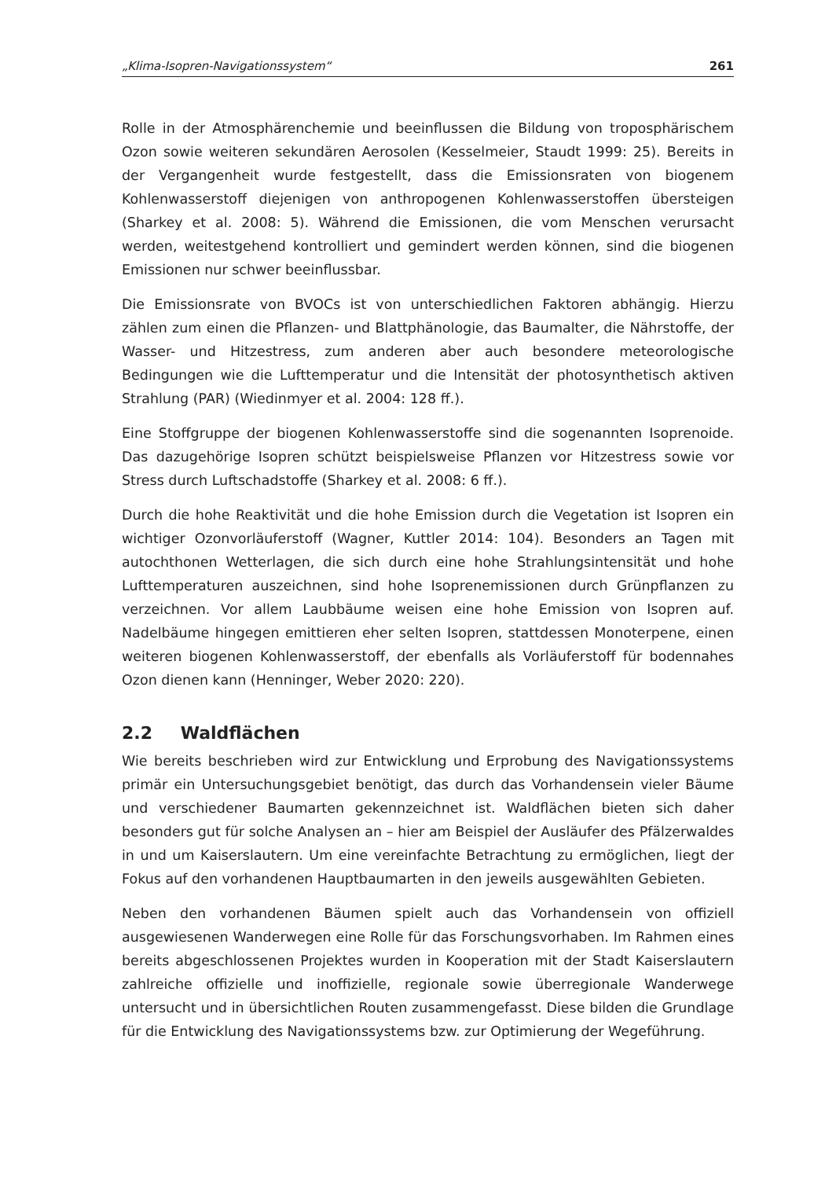„Klima-Isopren-Navigationssystem“261
Rolle in der Atmosphärenchemie und beeinflussen die Bildung von troposphärischem Ozon sowie weiteren sekundären Aerosolen (Kesselmeier, Staudt 1999: 25). Bereits in der Vergangenheit wurde festgestellt, dass die Emissionsraten von biogenem Kohlenwasserstoff diejenigen von anthropogenen Kohlenwasserstoffen übersteigen (Sharkey et al. 2008: 5). Während die Emissionen, die vom Menschen verursacht werden, weitestgehend kontrolliert und gemindert werden können, sind die biogenen Emissionen nur schwer beeinflussbar.
Die Emissionsrate von BVOCs ist von unterschiedlichen Faktoren abhängig. Hierzu zählen zum einen die Pflanzen- und Blattphänologie, das Baumalter, die Nährstoffe, der Wasser- und Hitzestress, zum anderen aber auch besondere meteorologische Bedingungen wie die Lufttemperatur und die Intensität der photosynthetisch aktiven Strahlung (PAR) (Wiedinmyer et al. 2004: 128 ff.).
Eine Stoffgruppe der biogenen Kohlenwasserstoffe sind die sogenannten Isoprenoide. Das dazugehörige Isopren schützt beispielsweise Pflanzen vor Hitzestress sowie vor Stress durch Luftschadstoffe (Sharkey et al. 2008: 6 ff.).
Durch die hohe Reaktivität und die hohe Emission durch die Vegetation ist Isopren ein wichtiger Ozonvorläuferstoff (Wagner, Kuttler 2014: 104). Besonders an Tagen mit autochthonen Wetterlagen, die sich durch eine hohe Strahlungsintensität und hohe Lufttemperaturen auszeichnen, sind hohe Isoprenemissionen durch Grünpflanzen zu verzeichnen. Vor allem Laubbäume weisen eine hohe Emission von Isopren auf. Nadelbäume hingegen emittieren eher selten Isopren, stattdessen Monoterpene, einen weiteren biogenen Kohlenwasserstoff, der ebenfalls als Vorläuferstoff für bodennahes Ozon dienen kann (Henninger, Weber 2020: 220).
2.2 Waldflächen
Wie bereits beschrieben wird zur Entwicklung und Erprobung des Navigationssystems primär ein Untersuchungsgebiet benötigt, das durch das Vorhandensein vieler Bäume und verschiedener Baumarten gekennzeichnet ist. Waldflächen bieten sich daher besonders gut für solche Analysen an – hier am Beispiel der Ausläufer des Pfälzerwaldes in und um Kaiserslautern. Um eine vereinfachte Betrachtung zu ermöglichen, liegt der Fokus auf den vorhandenen Hauptbaumarten in den jeweils ausgewählten Gebieten.
Neben den vorhandenen Bäumen spielt auch das Vorhandensein von offiziell ausgewiesenen Wanderwegen eine Rolle für das Forschungsvorhaben. Im Rahmen eines bereits abgeschlossenen Projektes wurden in Kooperation mit der Stadt Kaiserslautern zahlreiche offizielle und inoffizielle, regionale sowie überregionale Wanderwege untersucht und in übersichtlichen Routen zusammengefasst. Diese bilden die Grundlage für die Entwicklung des Navigationssystems bzw. zur Optimierung der Wegeführung.